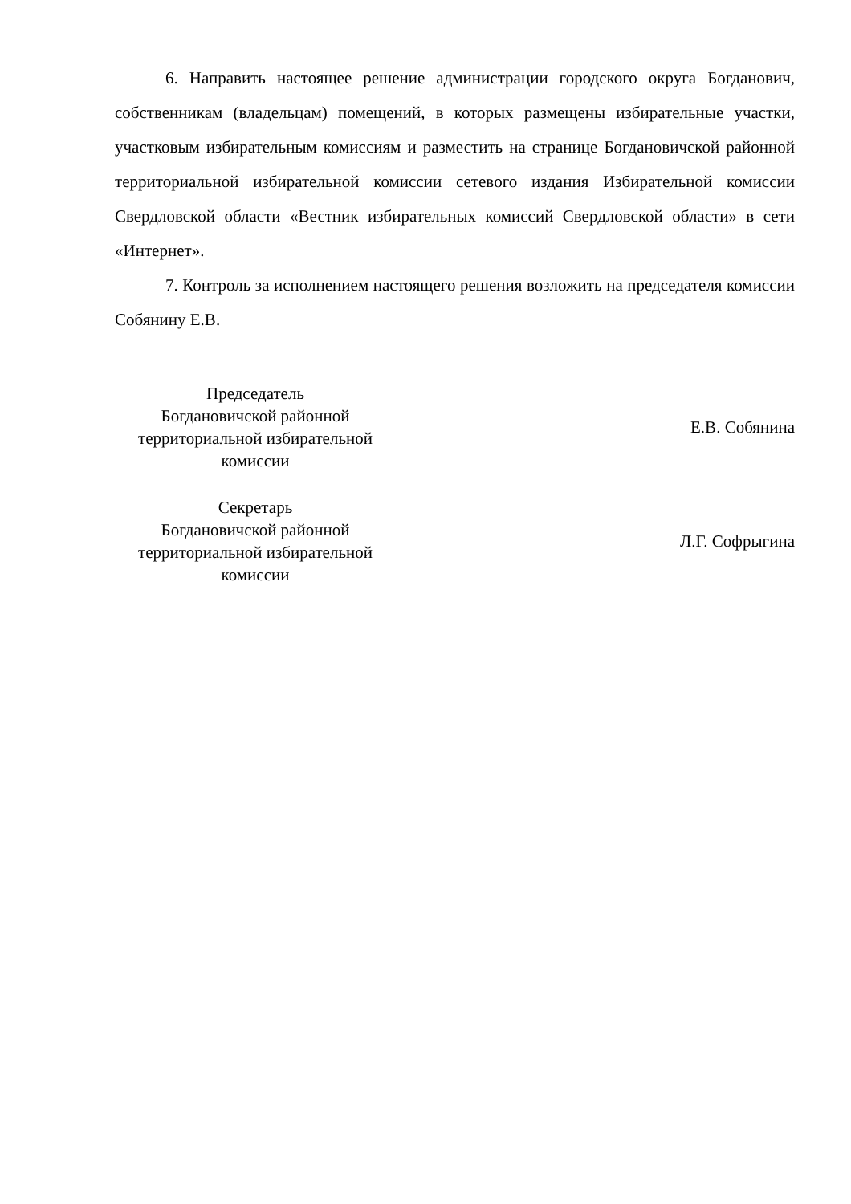6. Направить настоящее решение администрации городского округа Богданович, собственникам (владельцам) помещений, в которых размещены избирательные участки, участковым избирательным комиссиям и разместить на странице Богдановичской районной территориальной избирательной комиссии сетевого издания Избирательной комиссии Свердловской области «Вестник избирательных комиссий Свердловской области» в сети «Интернет».
7. Контроль за исполнением настоящего решения возложить на председателя комиссии Собянину Е.В.
Председатель
Богдановичской районной
территориальной избирательной
комиссии
Е.В. Собянина
Секретарь
Богдановичской районной
территориальной избирательной
комиссии
Л.Г. Софрыгина